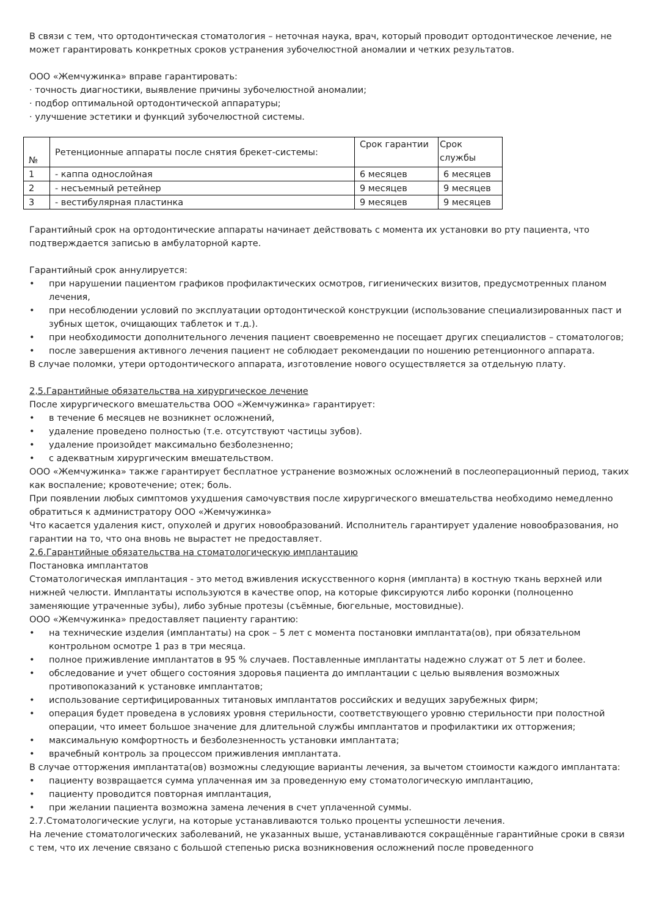В связи с тем, что ортодонтическая стоматология – неточная наука, врач, который проводит ортодонтическое лечение, не может гарантировать конкретных сроков устранения зубочелюстной аномалии и четких результатов.
ООО «Жемчужинка» вправе гарантировать:
· точность диагностики, выявление причины зубочелюстной аномалии;
· подбор оптимальной ортодонтической аппаратуры;
· улучшение эстетики и функций зубочелюстной системы.
| № | Ретенционные аппараты после снятия брекет-системы: | Срок гарантии | Срок службы |
| --- | --- | --- | --- |
| 1 | - каппа однослойная | 6 месяцев | 6 месяцев |
| 2 | - несъемный ретейнер | 9 месяцев | 9 месяцев |
| 3 | - вестибулярная пластинка | 9 месяцев | 9 месяцев |
Гарантийный срок на ортодонтические аппараты начинает действовать с момента их установки во рту пациента, что подтверждается записью в амбулаторной карте.
Гарантийный срок аннулируется:
• при нарушении пациентом графиков профилактических осмотров, гигиенических визитов, предусмотренных планом лечения,
• при несоблюдении условий по эксплуатации ортодонтической конструкции (использование специализированных паст и зубных щеток, очищающих таблеток и т.д.).
• при необходимости дополнительного лечения пациент своевременно не посещает других специалистов – стоматологов;
• после завершения активного лечения пациент не соблюдает рекомендации по ношению ретенционного аппарата.
В случае поломки, утери ортодонтического аппарата, изготовление нового осуществляется за отдельную плату.
2,5.Гарантийные обязательства на хирургическое лечение
После хирургического вмешательства ООО «Жемчужинка» гарантирует:
• в течение 6 месяцев не возникнет осложнений,
• удаление проведено полностью (т.е. отсутствуют частицы зубов).
• удаление произойдет максимально безболезненно;
• с адекватным хирургическим вмешательством.
ООО «Жемчужинка» также гарантирует бесплатное устранение возможных осложнений в послеоперационный период, таких как воспаление; кровотечение; отек; боль.
При появлении любых симптомов ухудшения самочувствия после хирургического вмешательства необходимо немедленно обратиться к администратору ООО «Жемчужинка»
Что касается удаления кист, опухолей и других новообразований. Исполнитель гарантирует удаление новообразования, но гарантии на то, что она вновь не вырастет не предоставляет.
2.6.Гарантийные обязательства на стоматологическую имплантацию
Постановка имплантатов
Стоматологическая имплантация - это метод вживления искусственного корня (импланта) в костную ткань верхней или нижней челюсти. Имплантаты используются в качестве опор, на которые фиксируются либо коронки (полноценно заменяющие утраченные зубы), либо зубные протезы (съёмные, бюгельные, мостовидные).
ООО «Жемчужинка» предоставляет пациенту гарантию:
• на технические изделия (имплантаты) на срок – 5 лет с момента постановки имплантата(ов), при обязательном контрольном осмотре 1 раз в три месяца.
• полное приживление имплантатов в 95 % случаев. Поставленные имплантаты надежно служат от 5 лет и более.
• обследование и учет общего состояния здоровья пациента до имплантации с целью выявления возможных противопоказаний к установке имплантатов;
• использование сертифицированных титановых имплантатов российских и ведущих зарубежных фирм;
• операция будет проведена в условиях уровня стерильности, соответствующего уровню стерильности при полостной операции, что имеет большое значение для длительной службы имплантатов и профилактики их отторжения;
• максимальную комфортность и безболезненность установки имплантата;
• врачебный контроль за процессом приживления имплантата.
В случае отторжения имплантата(ов) возможны следующие варианты лечения, за вычетом стоимости каждого имплантата:
• пациенту возвращается сумма уплаченная им за проведенную ему стоматологическую имплантацию,
• пациенту проводится повторная имплантация,
• при желании пациента возможна замена лечения в счет уплаченной суммы.
2.7.Стоматологические услуги, на которые устанавливаются только проценты успешности лечения.
На лечение стоматологических заболеваний, не указанных выше, устанавливаются сокращённые гарантийные сроки в связи с тем, что их лечение связано с большой степенью риска возникновения осложнений после проведенного